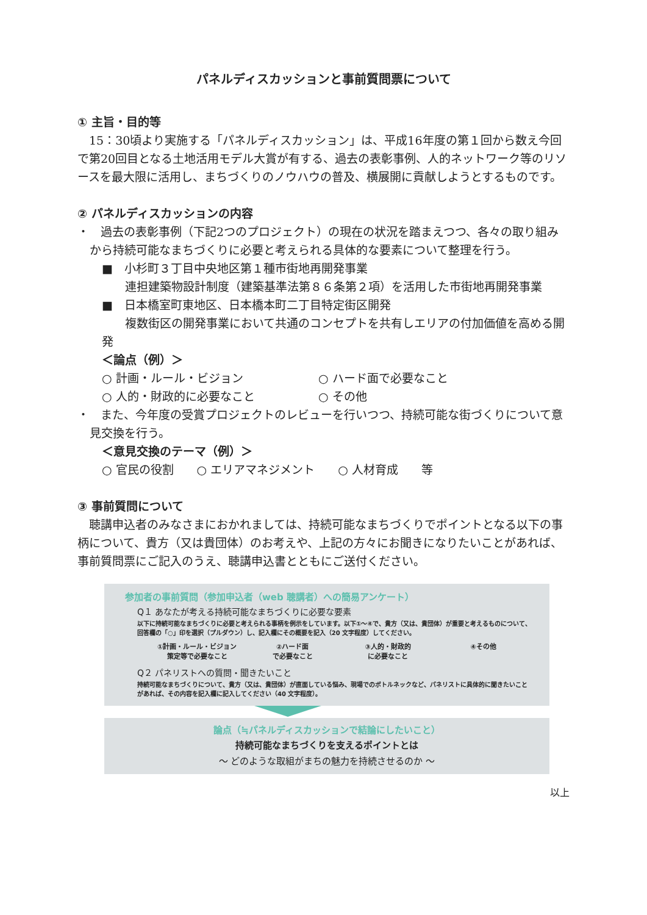パネルディスカッションと事前質問票について
① 主旨・目的等
15：30頃より実施する「パネルディスカッション」は、平成16年度の第１回から数え今回で第20回目となる土地活用モデル大賞が有する、過去の表彰事例、人的ネットワーク等のリソースを最大限に活用し、まちづくりのノウハウの普及、横展開に貢献しようとするものです。
② パネルディスカッションの内容
・　過去の表彰事例（下記2つのプロジェクト）の現在の状況を踏まえつつ、各々の取り組みから持続可能なまちづくりに必要と考えられる具体的な要素について整理を行う。
■　小杉町３丁目中央地区第１種市街地再開発事業
　　連担建築物設計制度（建築基準法第８６条第２項）を活用した市街地再開発事業
■　日本橋室町東地区、日本橋本町二丁目特定街区開発
　　複数街区の開発事業において共通のコンセプトを共有しエリアの付加価値を高める開発
＜論点（例）＞
○ 計画・ルール・ビジョン ○ ハード面で必要なこと
○ 人的・財政的に必要なこと ○ その他
・　また、今年度の受賞プロジェクトのレビューを行いつつ、持続可能な街づくりについて意見交換を行う。
＜意見交換のテーマ（例）＞
○ 官民の役割　　○ エリアマネジメント　　○ 人材育成　　等
③ 事前質問について
聴講申込者のみなさまにおかれましては、持続可能なまちづくりでポイントとなる以下の事柄について、貴方（又は貴団体）のお考えや、上記の方々にお聞きになりたいことがあれば、事前質問票にご記入のうえ、聴講申込書とともにご送付ください。
参加者の事前質問（参加申込者（web 聴講者）への簡易アンケート）
Q１ あなたが考える持続可能なまちづくりに必要な要素
以下に持続可能なまちづくりに必要と考えられる事柄を例示をしています。以下①〜④で、貴方（又は、貴団体）が重要と考えるものについて、回答欄の「○」印を選択（プルダウン）し、記入欄にその概要を記入（20 文字程度）してください。
①計画・ルール・ビジョン
策定等で必要なこと
②ハード面
で必要なこと
③人的・財政的
に必要なこと
④その他
Q２ パネリストへの質問・聞きたいこと
持続可能なまちづくりについて、貴方（又は、貴団体）が直面している悩み、現場でのボトルネックなど、パネリストに具体的に聞きたいことがあれば、その内容を記入欄に記入してください（40 文字程度）。
論点（≒パネルディスカッションで結論にしたいこと）
持続可能なまちづくりを支えるポイントとは
〜 どのような取組がまちの魅力を持続させるのか 〜
以上